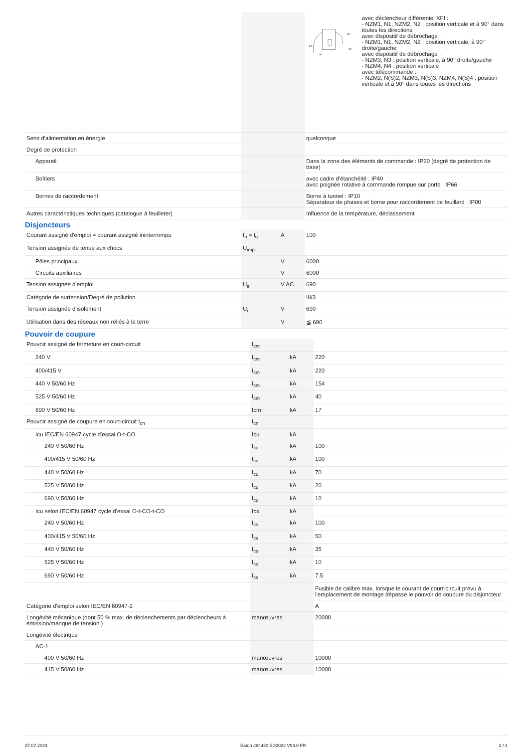| | | | 90° 90° 90° 90° avec déclencheur différentiel XFI : - NZM1, N1, NZM2, N2 : position verticale et à 90° dans toutes les directions avec dispositif de débrochage : - NZM1, N1, NZM2, N2 : position verticale, à 90° droite/gauche avec dispositif de débrochage : - NZM3, N3 : position verticale, à 90° droite/gauche - NZM4, N4 : position verticale avec télécommande : - NZM2, N(S)2, NZM3, N(S)3, NZM4, N(S)4 : position verticale et à 90° dans toutes les directions |
| Sens d'alimentation en énergie | | | quelconque |
| Degré de protection | | | |
| Appareil | | | Dans la zone des éléments de commande : IP20 (degré de protection de base) |
| Boîtiers | | | avec cadre d'étanchéité : IP40 avec poignée rotative à commande rompue sur porte : IP66 |
| Bornes de raccordement | | | Borne à tunnel : IP10 Séparateur de phases et borne pour raccordement de feuillard : IP00 |
| Autres caractéristiques techniques (catalogue à feuilleter) | | | Influence de la température, déclassement |
Disjoncteurs
| Courant assigné d'emploi = courant assigné ininterrompu | I<sub>n</sub> = I<sub>u</sub> | A | 100 |
| Tension assignée de tenue aux chocs | U<sub>imp</sub> | | |
| Pôles principaux | | V | 6000 |
| Circuits auxiliaires | | V | 6000 |
| Tension assignée d'emploi | U<sub>e</sub> | V AC | 690 |
| Catégorie de surtension/Degré de pollution | | | III/3 |
| Tension assignée d'isolement | U<sub>i</sub> | V | 690 |
| Utilisation dans des réseaux non reliés à la terre | | V | ≦ 690 |
Pouvoir de coupure
| Pouvoir assigné de fermeture en court-circuit | I<sub>cm</sub> | | |
| 240 V | I<sub>cm</sub> | kA | 220 |
| 400/415 V | I<sub>cm</sub> | kA | 220 |
| 440 V 50/60 Hz | I<sub>cm</sub> | kA | 154 |
| 525 V 50/60 Hz | I<sub>cm</sub> | kA | 40 |
| 690 V 50/60 Hz | Icm | kA | 17 |
| Pouvoir assigné de coupure en court-circuit I<sub>cn</sub> | I<sub>cn</sub> | | |
| Icu IEC/EN 60947 cycle d'essai O-t-CO | Icu | kA | |
| 240 V 50/60 Hz | I<sub>cu</sub> | kA | 100 |
| 400/415 V 50/60 Hz | I<sub>cu</sub> | kA | 100 |
| 440 V 50/60 Hz | I<sub>cu</sub> | kA | 70 |
| 525 V 50/60 Hz | I<sub>cu</sub> | kA | 20 |
| 690 V 50/60 Hz | I<sub>cu</sub> | kA | 10 |
| Icu selon IEC/EN 60947 cycle d'essai O-t-CO-t-CO | Ics | kA | |
| 240 V 50/60 Hz | I<sub>cs</sub> | kA | 100 |
| 400/415 V 50/60 Hz | I<sub>cs</sub> | kA | 50 |
| 440 V 50/60 Hz | I<sub>cs</sub> | kA | 35 |
| 525 V 50/60 Hz | I<sub>cs</sub> | kA | 10 |
| 690 V 50/60 Hz | I<sub>cs</sub> | kA | 7.5 |
| | | | Fusible de calibre max. lorsque le courant de court-circuit prévu à l'emplacement de montage dépasse le pouvoir de coupure du disjoncteur. |
| Catégorie d'emploi selon IEC/EN 60947-2 | | | A |
| Longévité mécanique (dont 50 % max. de déclenchements par déclencheurs à émission/manque de tension ) | manœuvres | | 20000 |
| Longévité électrique | | | |
| AC-1 | | | |
| 400 V 50/60 Hz | manœuvres | | 10000 |
| 415 V 50/60 Hz | manœuvres | | 10000 |
27.07.2023 Eaton 284430 ED2022 V93.0 FR 2 / 4